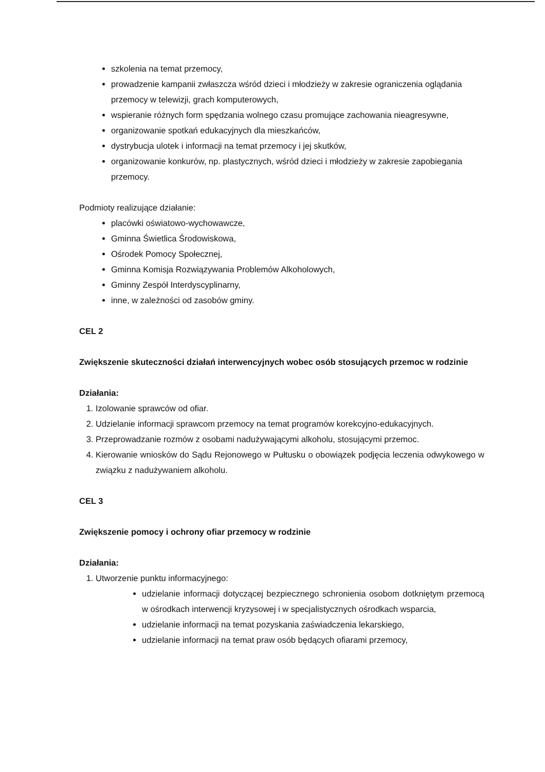szkolenia na temat przemocy,
prowadzenie kampanii zwłaszcza wśród dzieci i młodzieży w zakresie ograniczenia oglądania przemocy w telewizji, grach komputerowych,
wspieranie różnych form spędzania wolnego czasu promujące zachowania nieagresywne,
organizowanie spotkań edukacyjnych dla mieszkańców,
dystrybucja ulotek i informacji na temat przemocy i jej skutków,
organizowanie konkurów, np. plastycznych, wśród dzieci i młodzieży w zakresie zapobiegania przemocy.
Podmioty realizujące działanie:
placówki oświatowo-wychowawcze,
Gminna Świetlica Środowiskowa,
Ośrodek Pomocy Społecznej,
Gminna Komisja Rozwiązywania Problemów Alkoholowych,
Gminny Zespół Interdyscyplinarny,
inne, w zależności od zasobów gminy.
CEL 2
Zwiększenie skuteczności działań interwencyjnych wobec osób stosujących przemoc w rodzinie
Działania:
1. Izolowanie sprawców od ofiar.
2. Udzielanie informacji sprawcom przemocy na temat programów korekcyjno-edukacyjnych.
3. Przeprowadzanie rozmów z osobami nadużywającymi alkoholu, stosującymi przemoc.
4. Kierowanie wniosków do Sądu Rejonowego w Pułtusku o obowiązek podjęcia leczenia odwykowego w związku z nadużywaniem alkoholu.
CEL 3
Zwiększenie pomocy i ochrony ofiar przemocy w rodzinie
Działania:
1. Utworzenie punktu informacyjnego:
udzielanie informacji dotyczącej bezpiecznego schronienia osobom dotkniętym przemocą w ośrodkach interwencji kryzysowej i w specjalistycznych ośrodkach wsparcia,
udzielanie informacji na temat pozyskania zaświadczenia lekarskiego,
udzielanie informacji na temat praw osób będących ofiarami przemocy,